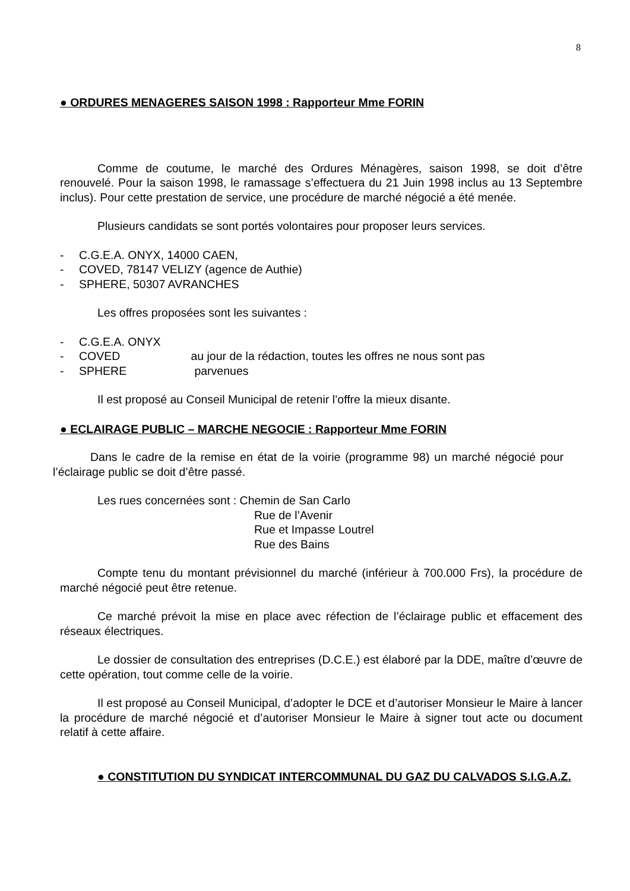8
● ORDURES MENAGERES SAISON 1998 : Rapporteur Mme FORIN
Comme de coutume, le marché des Ordures Ménagères, saison 1998, se doit d’être renouvelé. Pour la saison 1998, le ramassage s’effectuera du 21 Juin 1998 inclus au 13 Septembre inclus). Pour cette prestation de service, une procédure de marché négocié a été menée.
Plusieurs candidats se sont portés volontaires pour proposer leurs services.
- C.G.E.A. ONYX, 14000 CAEN,
- COVED, 78147 VELIZY (agence de Authie)
- SPHERE, 50307 AVRANCHES
Les offres proposées sont les suivantes :
- C.G.E.A. ONYX
- COVED au jour de la rédaction, toutes les offres ne nous sont pas
- SPHERE parvenues
Il est proposé au Conseil Municipal de retenir l’offre la mieux disante.
● ECLAIRAGE PUBLIC – MARCHE NEGOCIE : Rapporteur Mme FORIN
Dans le cadre de la remise en état de la voirie (programme 98) un marché négocié pour l’éclairage public se doit d’être passé.
Les rues concernées sont : Chemin de San Carlo
Rue de l’Avenir
Rue et Impasse Loutrel
Rue des Bains
Compte tenu du montant prévisionnel du marché (inférieur à 700.000 Frs), la procédure de marché négocié peut être retenue.
Ce marché prévoit la mise en place avec réfection de l’éclairage public et effacement des réseaux électriques.
Le dossier de consultation des entreprises (D.C.E.) est élaboré par la DDE, maître d’œuvre de cette opération, tout comme celle de la voirie.
Il est proposé au Conseil Municipal, d’adopter le DCE et d’autoriser Monsieur le Maire à lancer la procédure de marché négocié et d’autoriser Monsieur le Maire à signer tout acte ou document relatif à cette affaire.
● CONSTITUTION DU SYNDICAT INTERCOMMUNAL DU GAZ DU CALVADOS S.I.G.A.Z.